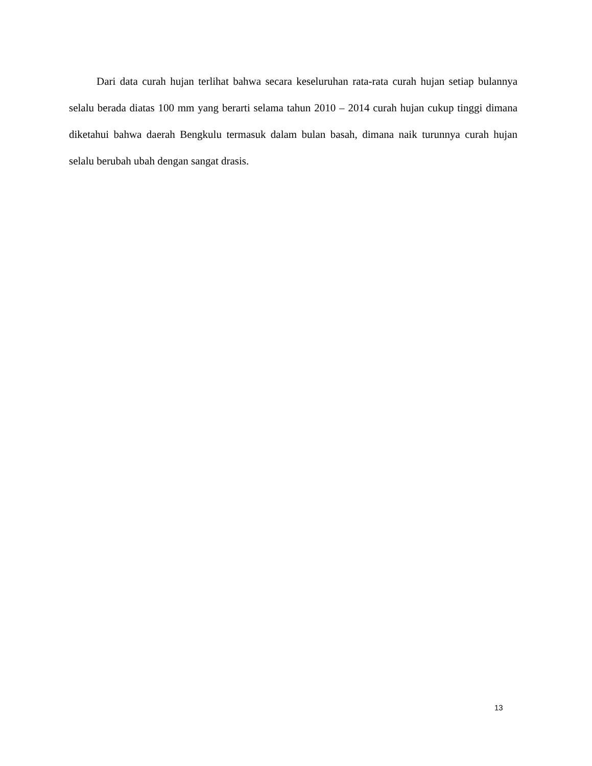Dari data curah hujan terlihat bahwa secara keseluruhan rata-rata curah hujan setiap bulannya selalu berada diatas 100 mm yang berarti selama tahun 2010 – 2014 curah hujan cukup tinggi dimana diketahui bahwa daerah Bengkulu termasuk dalam bulan basah, dimana naik turunnya curah hujan selalu berubah ubah dengan sangat drasis.
13